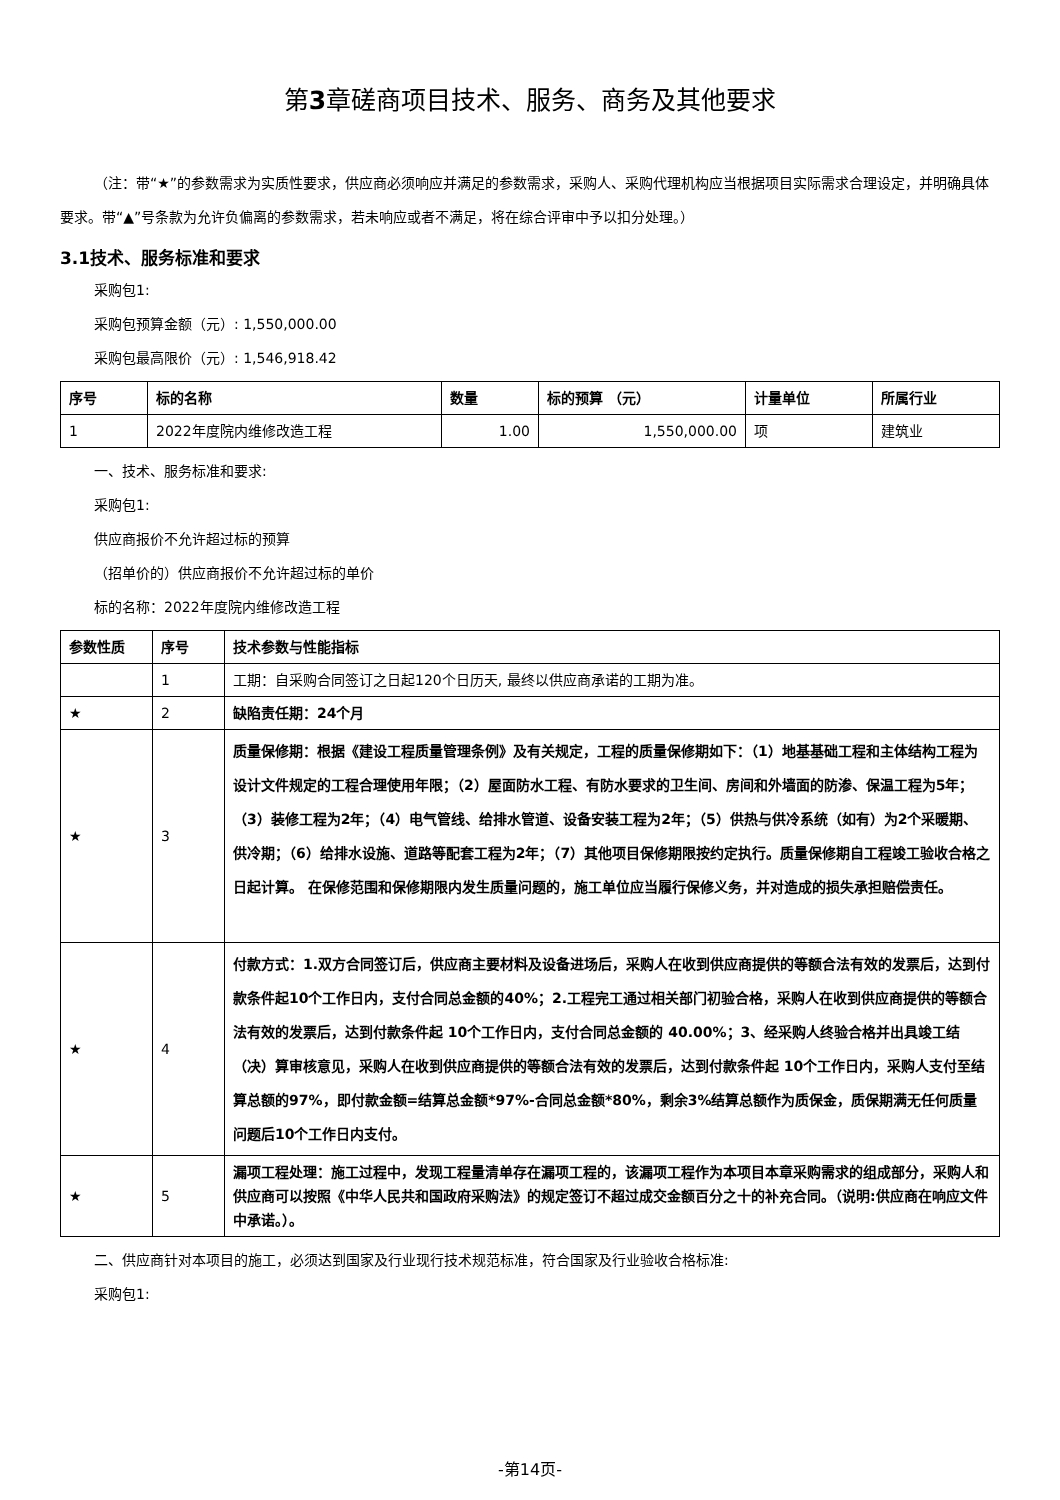第3章磋商项目技术、服务、商务及其他要求
（注：带“★”的参数需求为实质性要求，供应商必须响应并满足的参数需求，采购人、采购代理机构应当根据项目实际需求合理设定，并明确具体要求。带“▲”号条款为允许负偏离的参数需求，若未响应或者不满足，将在综合评审中予以扣分处理。）
3.1技术、服务标准和要求
采购包1:
采购包预算金额（元）: 1,550,000.00
采购包最高限价（元）: 1,546,918.42
| 序号 | 标的名称 | 数量 | 标的预算 （元） | 计量单位 | 所属行业 |
| --- | --- | --- | --- | --- | --- |
| 1 | 2022年度院内维修改造工程 | 1.00 | 1,550,000.00 | 项 | 建筑业 |
一、技术、服务标准和要求:
采购包1:
供应商报价不允许超过标的预算
（招单价的）供应商报价不允许超过标的单价
标的名称：2022年度院内维修改造工程
| 参数性质 | 序号 | 技术参数与性能指标 |
| --- | --- | --- |
| | 1 | 工期：自采购合同签订之日起120个日历天, 最终以供应商承诺的工期为准。 |
| ★ | 2 | 缺陷责任期：24个月 |
| ★ | 3 | 质量保修期：根据《建设工程质量管理条例》及有关规定，工程的质量保修期如下：（1）地基基础工程和主体结构工程为设计文件规定的工程合理使用年限；（2）屋面防水工程、有防水要求的卫生间、房间和外墙面的防渗、保温工程为5年；（3）装修工程为2年；（4）电气管线、给排水管道、设备安装工程为2年；（5）供热与供冷系统（如有）为2个采暖期、供冷期；（6）给排水设施、道路等配套工程为2年；（7）其他项目保修期限按约定执行。质量保修期自工程竣工验收合格之日起计算。 在保修范围和保修期限内发生质量问题的，施工单位应当履行保修义务，并对造成的损失承担赔偿责任。 |
| ★ | 4 | 付款方式：1.双方合同签订后，供应商主要材料及设备进场后，采购人在收到供应商提供的等额合法有效的发票后，达到付款条件起10个工作日内，支付合同总金额的40%；2.工程完工通过相关部门初验合格，采购人在收到供应商提供的等额合法有效的发票后，达到付款条件起 10个工作日内，支付合同总金额的 40.00%；3、经采购人终验合格并出具竣工结（决）算审核意见，采购人在收到供应商提供的等额合法有效的发票后，达到付款条件起 10个工作日内，采购人支付至结算总额的97%，即付款金额=结算总金额*97%-合同总金额*80%，剩余3%结算总额作为质保金，质保期满无任何质量问题后10个工作日内支付。 |
| ★ | 5 | 漏项工程处理：施工过程中，发现工程量清单存在漏项工程的，该漏项工程作为本项目本章采购需求的组成部分，采购人和供应商可以按照《中华人民共和国政府采购法》的规定签订不超过成交金额百分之十的补充合同。（说明:供应商在响应文件中承诺。）。 |
二、供应商针对本项目的施工，必须达到国家及行业现行技术规范标准，符合国家及行业验收合格标准:
采购包1:
-第14页-